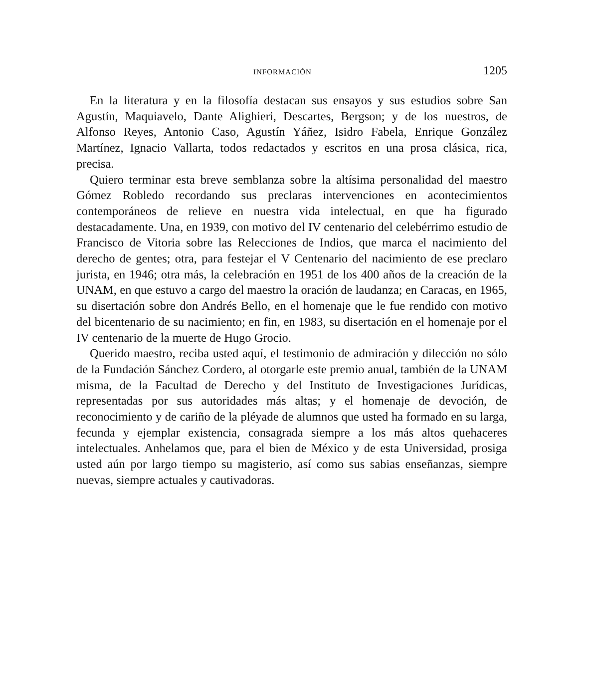INFORMACIÓN 1205
En la literatura y en la filosofía destacan sus ensayos y sus estudios sobre San Agustín, Maquiavelo, Dante Alighieri, Descartes, Bergson; y de los nuestros, de Alfonso Reyes, Antonio Caso, Agustín Yáñez, Isidro Fabela, Enrique González Martínez, Ignacio Vallarta, todos redactados y escritos en una prosa clásica, rica, precisa.
Quiero terminar esta breve semblanza sobre la altísima personalidad del maestro Gómez Robledo recordando sus preclaras intervenciones en acontecimientos contemporáneos de relieve en nuestra vida intelectual, en que ha figurado destacadamente. Una, en 1939, con motivo del IV centenario del celebérrimo estudio de Francisco de Vitoria sobre las Relecciones de Indios, que marca el nacimiento del derecho de gentes; otra, para festejar el V Centenario del nacimiento de ese preclaro jurista, en 1946; otra más, la celebración en 1951 de los 400 años de la creación de la UNAM, en que estuvo a cargo del maestro la oración de laudanza; en Caracas, en 1965, su disertación sobre don Andrés Bello, en el homenaje que le fue rendido con motivo del bicentenario de su nacimiento; en fin, en 1983, su disertación en el homenaje por el IV centenario de la muerte de Hugo Grocio.
Querido maestro, reciba usted aquí, el testimonio de admiración y dilección no sólo de la Fundación Sánchez Cordero, al otorgarle este premio anual, también de la UNAM misma, de la Facultad de Derecho y del Instituto de Investigaciones Jurídicas, representadas por sus autoridades más altas; y el homenaje de devoción, de reconocimiento y de cariño de la pléyade de alumnos que usted ha formado en su larga, fecunda y ejemplar existencia, consagrada siempre a los más altos quehaceres intelectuales. Anhelamos que, para el bien de México y de esta Universidad, prosiga usted aún por largo tiempo su magisterio, así como sus sabias enseñanzas, siempre nuevas, siempre actuales y cautivadoras.